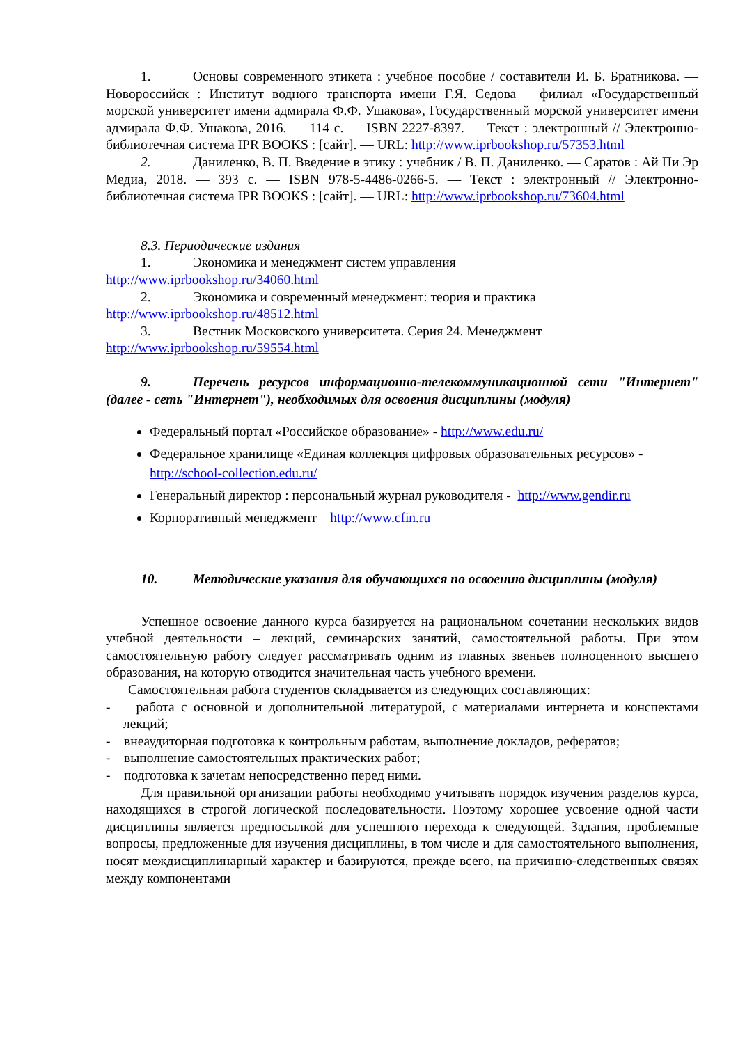1. Основы современного этикета : учебное пособие / составители И. Б. Братникова. — Новороссийск : Институт водного транспорта имени Г.Я. Седова – филиал «Государственный морской университет имени адмирала Ф.Ф. Ушакова», Государственный морской университет имени адмирала Ф.Ф. Ушакова, 2016. — 114 с. — ISBN 2227-8397. — Текст : электронный // Электронно-библиотечная система IPR BOOKS : [сайт]. — URL: http://www.iprbookshop.ru/57353.html
2. Даниленко, В. П. Введение в этику : учебник / В. П. Даниленко. — Саратов : Ай Пи Эр Медиа, 2018. — 393 с. — ISBN 978-5-4486-0266-5. — Текст : электронный // Электронно-библиотечная система IPR BOOKS : [сайт]. — URL: http://www.iprbookshop.ru/73604.html
8.3. Периодические издания
1. Экономика и менеджмент систем управления
http://www.iprbookshop.ru/34060.html
2. Экономика и современный менеджмент: теория и практика
http://www.iprbookshop.ru/48512.html
3. Вестник Московского университета. Серия 24. Менеджмент
http://www.iprbookshop.ru/59554.html
9. Перечень ресурсов информационно-телекоммуникационной сети "Интернет" (далее - сеть "Интернет"), необходимых для освоения дисциплины (модуля)
Федеральный портал «Российское образование» - http://www.edu.ru/
Федеральное хранилище «Единая коллекция цифровых образовательных ресурсов» - http://school-collection.edu.ru/
Генеральный директор : персональный журнал руководителя - http://www.gendir.ru
Корпоративный менеджмент – http://www.cfin.ru
10. Методические указания для обучающихся по освоению дисциплины (модуля)
Успешное освоение данного курса базируется на рациональном сочетании нескольких видов учебной деятельности – лекций, семинарских занятий, самостоятельной работы. При этом самостоятельную работу следует рассматривать одним из главных звеньев полноценного высшего образования, на которую отводится значительная часть учебного времени.
Самостоятельная работа студентов складывается из следующих составляющих:
- работа с основной и дополнительной литературой, с материалами интернета и конспектами лекций;
- внеаудиторная подготовка к контрольным работам, выполнение докладов, рефератов;
- выполнение самостоятельных практических работ;
- подготовка к зачетам непосредственно перед ними.
Для правильной организации работы необходимо учитывать порядок изучения разделов курса, находящихся в строгой логической последовательности. Поэтому хорошее усвоение одной части дисциплины является предпосылкой для успешного перехода к следующей. Задания, проблемные вопросы, предложенные для изучения дисциплины, в том числе и для самостоятельного выполнения, носят междисциплинарный характер и базируются, прежде всего, на причинно-следственных связях между компонентами